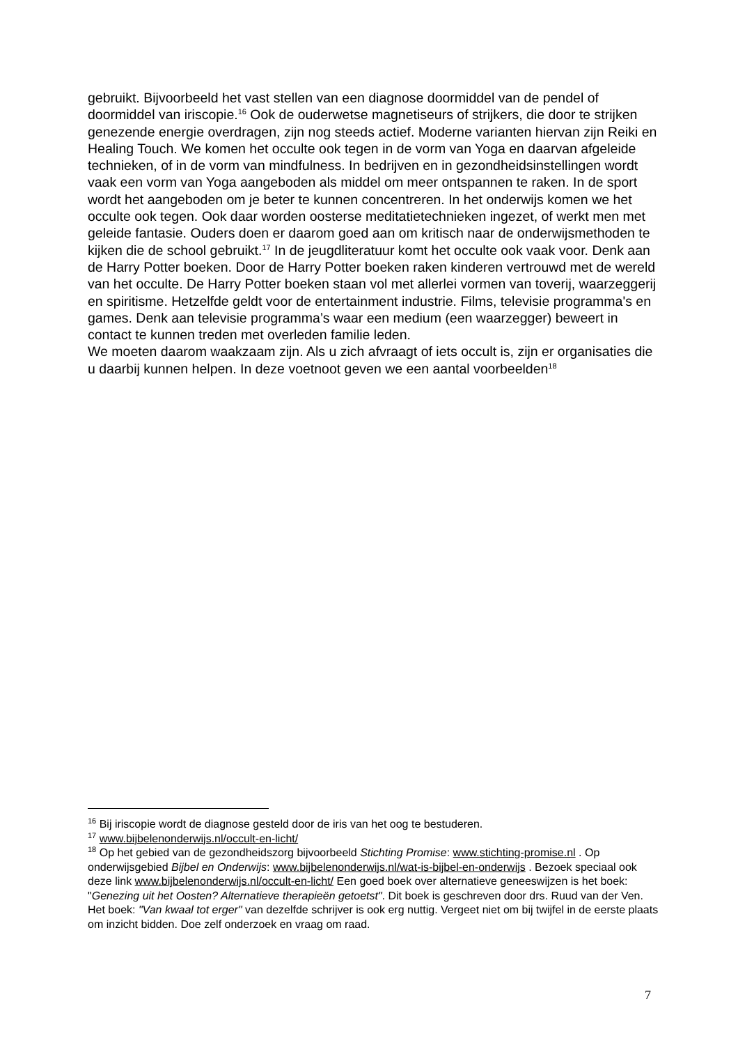gebruikt. Bijvoorbeeld het vast stellen van een diagnose doormiddel van de pendel of doormiddel van iriscopie.<sup>16</sup> Ook de ouderwetse magnetiseurs of strijkers, die door te strijken genezende energie overdragen, zijn nog steeds actief. Moderne varianten hiervan zijn Reiki en Healing Touch. We komen het occulte ook tegen in de vorm van Yoga en daarvan afgeleide technieken, of in de vorm van mindfulness. In bedrijven en in gezondheidsinstellingen wordt vaak een vorm van Yoga aangeboden als middel om meer ontspannen te raken. In de sport wordt het aangeboden om je beter te kunnen concentreren. In het onderwijs komen we het occulte ook tegen. Ook daar worden oosterse meditatietechnieken ingezet, of werkt men met geleide fantasie. Ouders doen er daarom goed aan om kritisch naar de onderwijsmethoden te kijken die de school gebruikt.<sup>17</sup> In de jeugdliteratuur komt het occulte ook vaak voor. Denk aan de Harry Potter boeken. Door de Harry Potter boeken raken kinderen vertrouwd met de wereld van het occulte. De Harry Potter boeken staan vol met allerlei vormen van toverij, waarzeggerij en spiritisme. Hetzelfde geldt voor de entertainment industrie. Films, televisie programma's en games. Denk aan televisie programma’s waar een medium (een waarzegger) beweert in contact te kunnen treden met overleden familie leden.
We moeten daarom waakzaam zijn. Als u zich afvraagt of iets occult is, zijn er organisaties die u daarbij kunnen helpen. In deze voetnoot geven we een aantal voorbeelden<sup>18</sup>
<sup>16</sup> Bij iriscopie wordt de diagnose gesteld door de iris van het oog te bestuderen.
<sup>17</sup> www.bijbelenonderwijs.nl/occult-en-licht/
<sup>18</sup> Op het gebied van de gezondheidszorg bijvoorbeeld Stichting Promise: www.stichting-promise.nl . Op onderwijsgebied Bijbel en Onderwijs: www.bijbelenonderwijs.nl/wat-is-bijbel-en-onderwijs . Bezoek speciaal ook deze link www.bijbelenonderwijs.nl/occult-en-licht/ Een goed boek over alternatieve geneeswijzen is het boek: "Genezing uit het Oosten? Alternatieve therapieën getoetst". Dit boek is geschreven door drs. Ruud van der Ven. Het boek: "Van kwaal tot erger" van dezelfde schrijver is ook erg nuttig. Vergeet niet om bij twijfel in de eerste plaats om inzicht bidden. Doe zelf onderzoek en vraag om raad.
7